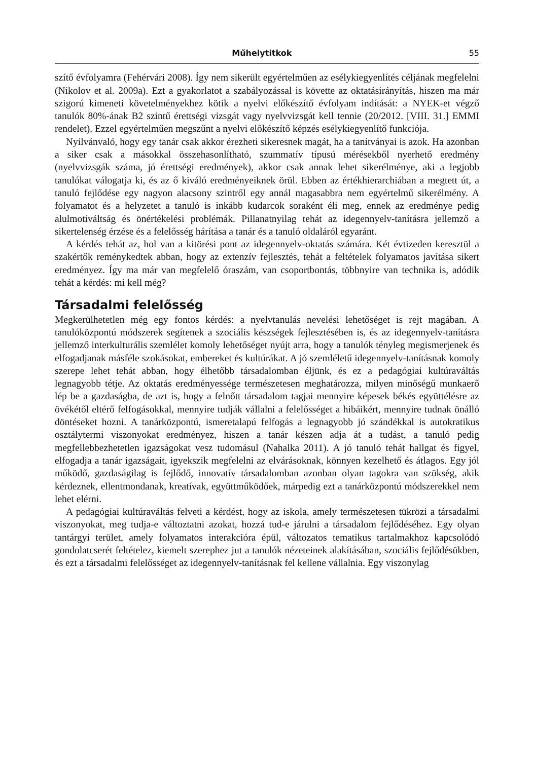Műhelytitkok 55
szítő évfolyamra (Fehérvári 2008). Így nem sikerült egyértelműen az esélykiegyenlítés céljának megfelelni (Nikolov et al. 2009a). Ezt a gyakorlatot a szabályozással is követte az oktatásirányítás, hiszen ma már szigorú kimeneti követelményekhez kötik a nyelvi előkészítő évfolyam indítását: a NYEK-et végző tanulók 80%-ának B2 szintű érettségi vizsgát vagy nyelvvizsgát kell tennie (20/2012. [VIII. 31.] EMMI rendelet). Ezzel egyértelműen megszűnt a nyelvi előkészítő képzés esélykiegyenlítő funkciója.
Nyilvánvaló, hogy egy tanár csak akkor érezheti sikeresnek magát, ha a tanítványai is azok. Ha azonban a siker csak a másokkal összehasonlítható, szummatív típusú mérésekből nyerhető eredmény (nyelvvizsgák száma, jó érettségi eredmények), akkor csak annak lehet sikerélménye, aki a legjobb tanulókat válogatja ki, és az ő kiváló eredményeiknek örül. Ebben az értékhierarchiában a megtett út, a tanuló fejlődése egy nagyon alacsony szintről egy annál magasabbra nem egyértelmű sikerélmény. A folyamatot és a helyzetet a tanuló is inkább kudarcok soraként éli meg, ennek az eredménye pedig alulmotiváltság és önértékelési problémák. Pillanatnyilag tehát az idegennyelv-tanításra jellemző a sikertelenség érzése és a felelősség hárítása a tanár és a tanuló oldaláról egyaránt.
A kérdés tehát az, hol van a kitörési pont az idegennyelv-oktatás számára. Két évtizeden keresztül a szakértők reménykedtek abban, hogy az extenzív fejlesztés, tehát a feltételek folyamatos javítása sikert eredményez. Így ma már van megfelelő óraszám, van csoportbontás, többnyire van technika is, adódik tehát a kérdés: mi kell még?
Társadalmi felelősség
Megkerülhetetlen még egy fontos kérdés: a nyelvtanulás nevelési lehetőséget is rejt magában. A tanulóközpontú módszerek segítenek a szociális készségek fejlesztésében is, és az idegennyelv-tanításra jellemző interkulturális szemlélet komoly lehetőséget nyújt arra, hogy a tanulók tényleg megismerjenek és elfogadjanak másféle szokásokat, embereket és kultúrákat. A jó szemléletű idegennyelv-tanításnak komoly szerepe lehet tehát abban, hogy élhetőbb társadalomban éljünk, és ez a pedagógiai kultúraváltás legnagyobb tétje. Az oktatás eredményessége természetesen meghatározza, milyen minőségű munkaerő lép be a gazdaságba, de azt is, hogy a felnőtt társadalom tagjai mennyire képesek békés együttélésre az övékétől eltérő felfogásokkal, mennyire tudják vállalni a felelősséget a hibáikért, mennyire tudnak önálló döntéseket hozni. A tanárközpontú, ismeretalapú felfogás a legnagyobb jó szándékkal is autokratikus osztálytermi viszonyokat eredményez, hiszen a tanár készen adja át a tudást, a tanuló pedig megfellebbezhetetlen igazságokat vesz tudomásul (Nahalka 2011). A jó tanuló tehát hallgat és figyel, elfogadja a tanár igazságait, igyekszik megfelelni az elvárásoknak, könnyen kezelhető és átlagos. Egy jól működő, gazdaságilag is fejlődő, innovatív társadalomban azonban olyan tagokra van szükség, akik kérdeznek, ellentmondanak, kreatívak, együttműködőek, márpedig ezt a tanárközpontú módszerekkel nem lehet elérni.
A pedagógiai kultúraváltás felveti a kérdést, hogy az iskola, amely természetesen tükrözi a társadalmi viszonyokat, meg tudja-e változtatni azokat, hozzá tud-e járulni a társadalom fejlődéséhez. Egy olyan tantárgyi terület, amely folyamatos interakcióra épül, változatos tematikus tartalmakhoz kapcsolódó gondolatcserét feltételez, kiemelt szerephez jut a tanulók nézeteinek alakításában, szociális fejlődésükben, és ezt a társadalmi felelősséget az idegennyelv-tanításnak fel kellene vállalnia. Egy viszonylag